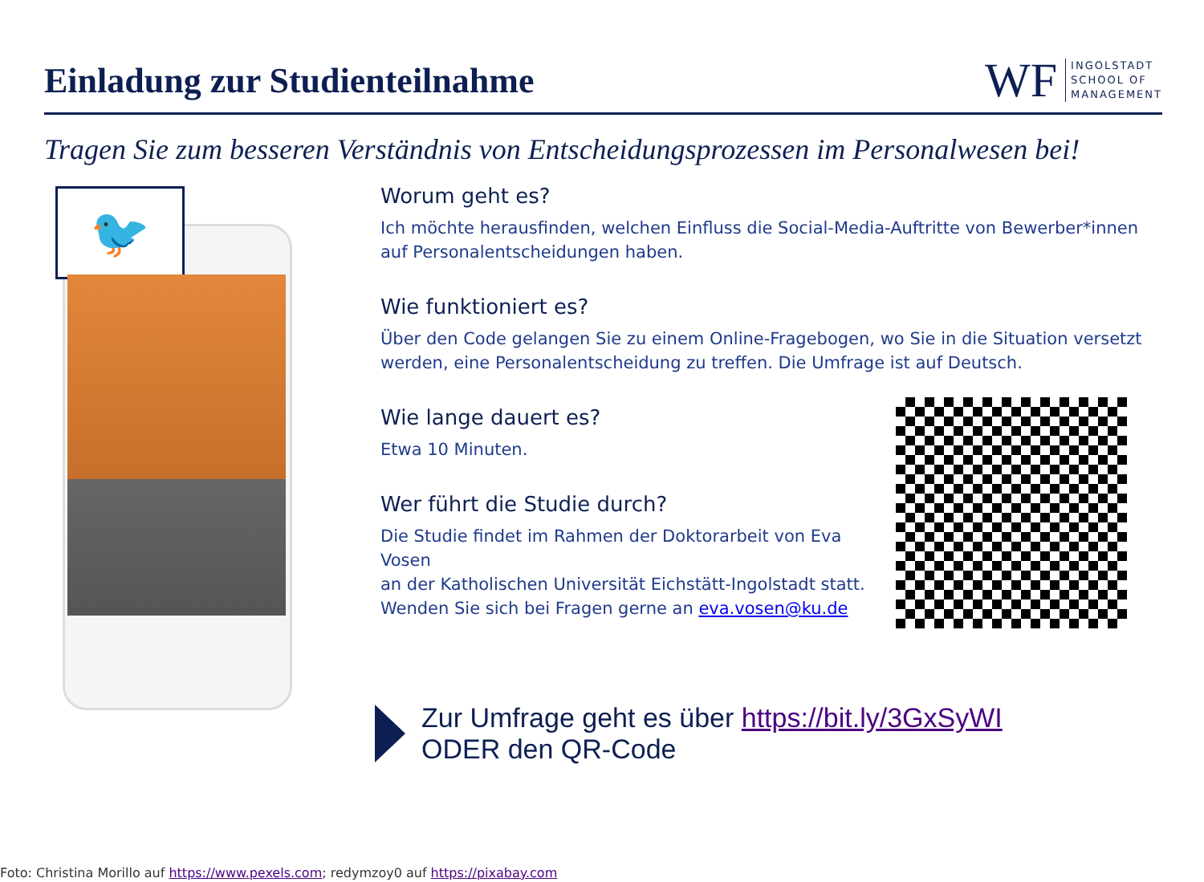Einladung zur Studienteilnahme
WF INGOLSTADT
SCHOOL OF
MANAGEMENT
Tragen Sie zum besseren Verständnis von Entscheidungsprozessen im Personalwesen bei!
🐦
Worum geht es?
Ich möchte herausfinden, welchen Einfluss die Social-Media-Auftritte von Bewerber*innen auf Personalentscheidungen haben.
Wie funktioniert es?
Über den Code gelangen Sie zu einem Online-Fragebogen, wo Sie in die Situation versetzt werden, eine Personalentscheidung zu treffen. Die Umfrage ist auf Deutsch.
Wie lange dauert es?
Etwa 10 Minuten.
Wer führt die Studie durch?
Die Studie findet im Rahmen der Doktorarbeit von Eva Vosen
an der Katholischen Universität Eichstätt-Ingolstadt statt.
Wenden Sie sich bei Fragen gerne an eva.vosen@ku.de
Zur Umfrage geht es über https://bit.ly/3GxSyWI
ODER den QR-Code
Foto: Christina Morillo auf https://www.pexels.com; redymzoy0 auf https://pixabay.com